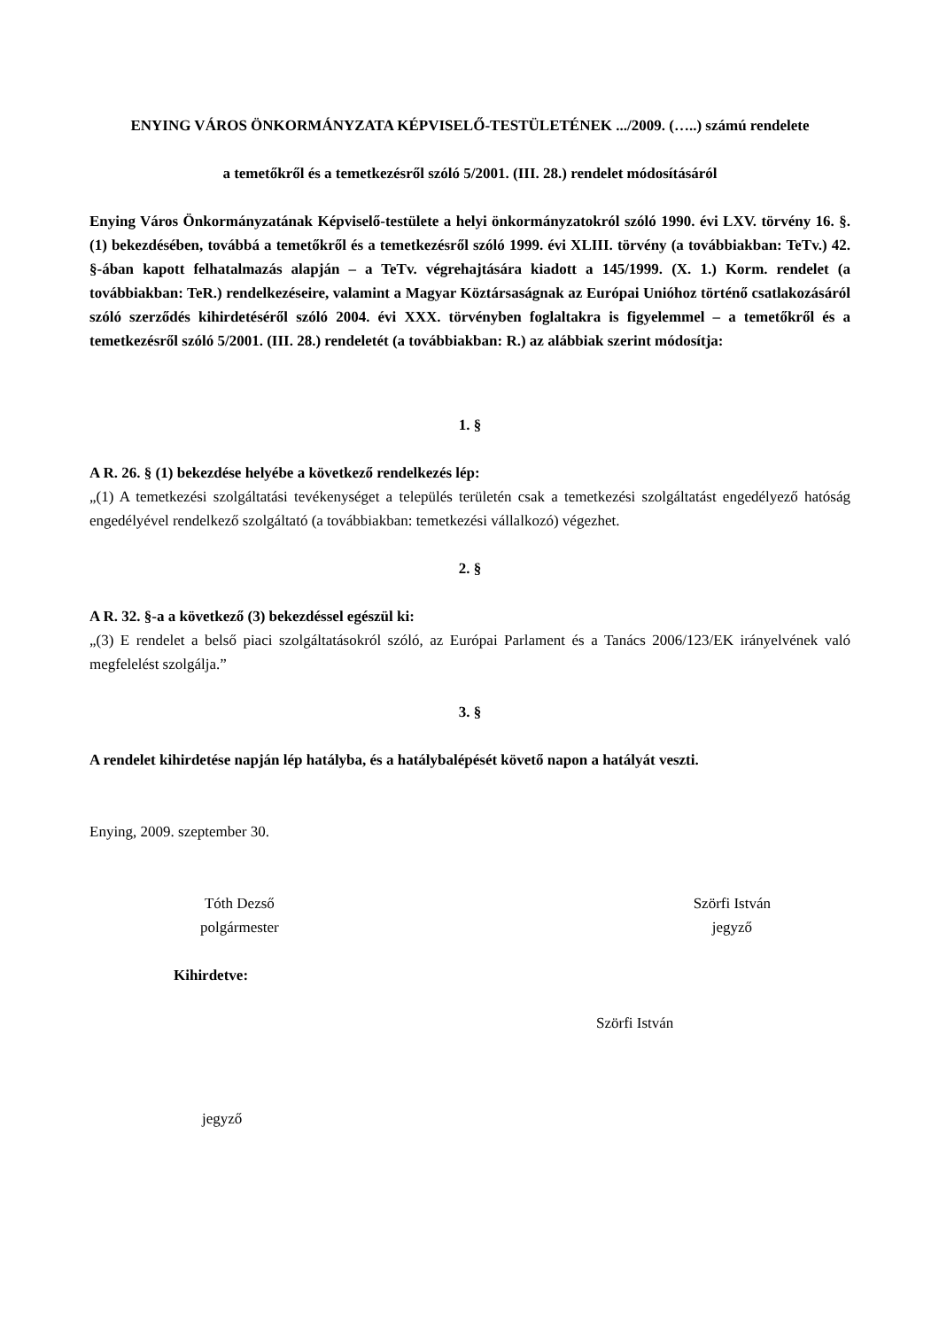ENYING VÁROS ÖNKORMÁNYZATA KÉPVISELŐ-TESTÜLETÉNEK .../2009. (…..) számú rendelete
a temetőkről és a temetkezésről szóló 5/2001. (III. 28.) rendelet módosításáról
Enying Város Önkormányzatának Képviselő-testülete a helyi önkormányzatokról szóló 1990. évi LXV. törvény 16. §. (1) bekezdésében, továbbá a temetőkről és a temetkezésről szóló 1999. évi XLIII. törvény (a továbbiakban: TeTv.) 42. §-ában kapott felhatalmazás alapján – a TeTv. végrehajtására kiadott a 145/1999. (X. 1.) Korm. rendelet (a továbbiakban: TeR.) rendelkezéseire, valamint a Magyar Köztársaságnak az Európai Unióhoz történő csatlakozásáról szóló szerződés kihirdetéséről szóló 2004. évi XXX. törvényben foglaltakra is figyelemmel – a temetőkről és a temetkezésről szóló 5/2001. (III. 28.) rendeletét (a továbbiakban: R.) az alábbiak szerint módosítja:
1. §
A R. 26. § (1) bekezdése helyébe a következő rendelkezés lép:
„(1) A temetkezési szolgáltatási tevékenységet a település területén csak a temetkezési szolgáltatást engedélyező hatóság engedélyével rendelkező szolgáltató (a továbbiakban: temetkezési vállalkozó) végezhet.
2. §
A R. 32. §-a a következő (3) bekezdéssel egészül ki:
„(3) E rendelet a belső piaci szolgáltatásokról szóló, az Európai Parlament és a Tanács 2006/123/EK irányelvének való megfelelést szolgálja.”
3. §
A rendelet kihirdetése napján lép hatályba, és a hatálybalépését követő napon a hatályát veszti.
Enying, 2009. szeptember 30.
Tóth Dezső
polgármester
Szörfi István
jegyző
Kihirdetve:
Szörfi István
jegyző